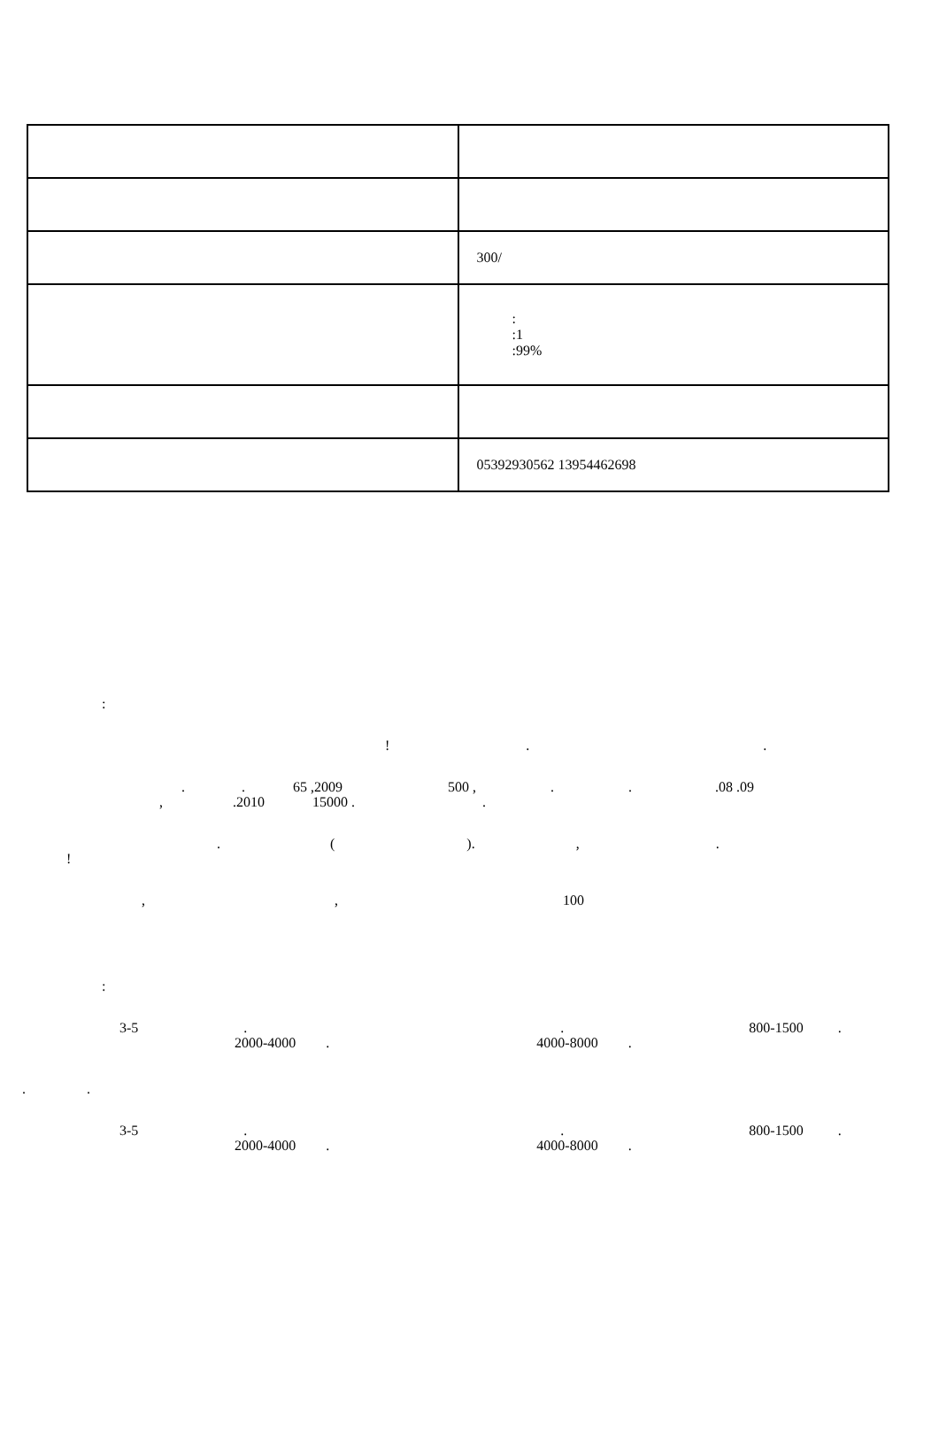| | 300/ |
| | : :1 :99% |
| | 05392930562 13954462698 |
:
! . .
. . 65 ,2009 500 , . . .08 .09
, .2010 15000 . .
. ( ). , .
!
, , 100
:
3-5 . . 800-1500 .
2000-4000 . 4000-8000 .
. .
3-5 . . 800-1500 .
2000-4000 . 4000-8000 .